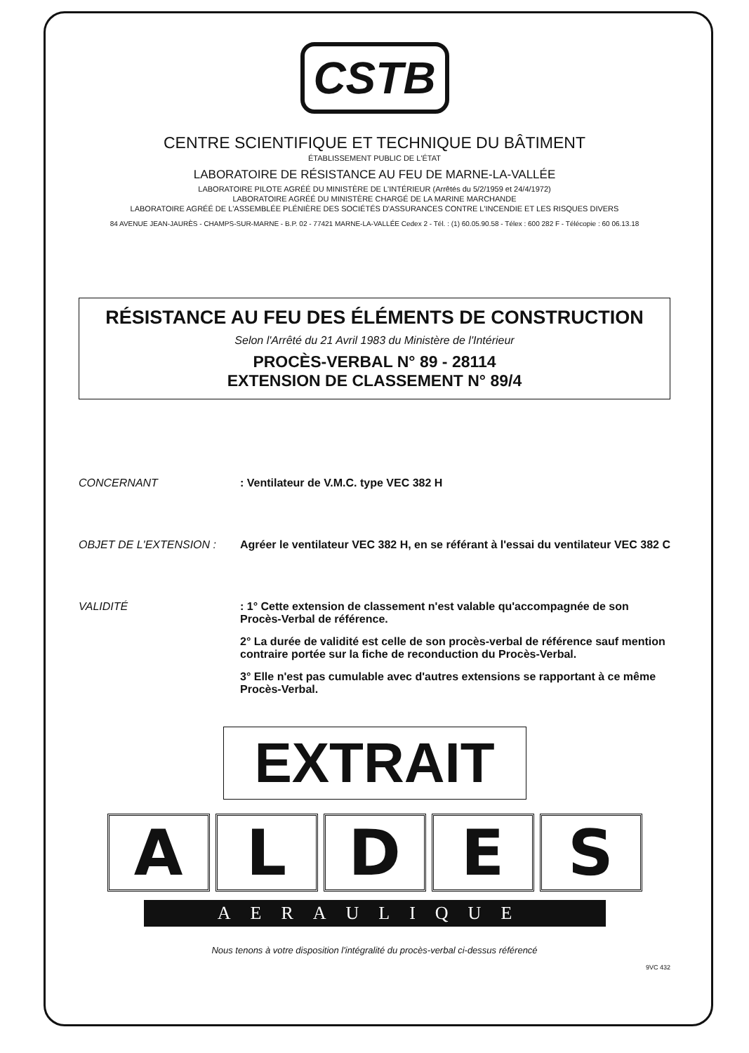CSTB
CENTRE SCIENTIFIQUE ET TECHNIQUE DU BÂTIMENT
ÉTABLISSEMENT PUBLIC DE L'ÉTAT
LABORATOIRE DE RÉSISTANCE AU FEU DE MARNE-LA-VALLÉE
LABORATOIRE PILOTE AGRÉÉ DU MINISTÈRE DE L'INTÉRIEUR (Arrêtés du 5/2/1959 et 24/4/1972)
LABORATOIRE AGRÉÉ DU MINISTÈRE CHARGÉ DE LA MARINE MARCHANDE
LABORATOIRE AGRÉÉ DE L'ASSEMBLÉE PLÉNIÈRE DES SOCIÉTÉS D'ASSURANCES CONTRE L'INCENDIE ET LES RISQUES DIVERS
84 AVENUE JEAN-JAURÈS - CHAMPS-SUR-MARNE - B.P. 02 - 77421 MARNE-LA-VALLÉE Cedex 2 - Tél. : (1) 60.05.90.58 - Télex : 600 282 F - Télécopie : 60 06.13.18
RÉSISTANCE AU FEU DES ÉLÉMENTS DE CONSTRUCTION
Selon l'Arrêté du 21 Avril 1983 du Ministère de l'Intérieur
PROCÈS-VERBAL N° 89 - 28114
EXTENSION DE CLASSEMENT N° 89/4
CONCERNANT : Ventilateur de V.M.C. type VEC 382 H
OBJET DE L'EXTENSION : Agréer le ventilateur VEC 382 H, en se référant à l'essai du ventilateur VEC 382 C
VALIDITÉ : 1° Cette extension de classement n'est valable qu'accompagnée de son Procès-Verbal de référence.
2° La durée de validité est celle de son procès-verbal de référence sauf mention contraire portée sur la fiche de reconduction du Procès-Verbal.
3° Elle n'est pas cumulable avec d'autres extensions se rapportant à ce même Procès-Verbal.
EXTRAIT
ALDES
AERAULIQUE
Nous tenons à votre disposition l'intégralité du procès-verbal ci-dessus référencé
9VC 432